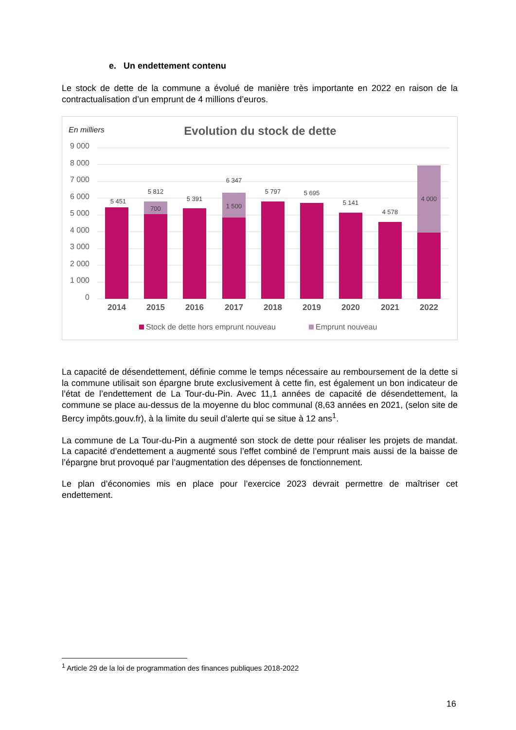e. Un endettement contenu
Le stock de dette de la commune a évolué de manière très importante en 2022 en raison de la contractualisation d’un emprunt de 4 millions d’euros.
En milliers
Evolution du stock de dette
9 000
8 000
7 000
6 000
5 000
4 000
3 000
2 000
1 000
0
5 451
5 812
700
5 391
6 347
1 500
5 797
5 695
5 141
4 578
4 000
2014
2015
2016
2017
2018
2019
2020
2021
2022
Stock de dette hors emprunt nouveau
Emprunt nouveau
La capacité de désendettement, définie comme le temps nécessaire au remboursement de la dette si la commune utilisait son épargne brute exclusivement à cette fin, est également un bon indicateur de l’état de l’endettement de La Tour-du-Pin. Avec 11,1 années de capacité de désendettement, la commune se place au-dessus de la moyenne du bloc communal (8,63 années en 2021, (selon site de Bercy impôts.gouv.fr), à la limite du seuil d’alerte qui se situe à 12 ans<sup>1</sup>.
La commune de La Tour-du-Pin a augmenté son stock de dette pour réaliser les projets de mandat. La capacité d’endettement a augmenté sous l’effet combiné de l’emprunt mais aussi de la baisse de l’épargne brut provoqué par l’augmentation des dépenses de fonctionnement.
Le plan d’économies mis en place pour l’exercice 2023 devrait permettre de maîtriser cet endettement.
<sup>1</sup> Article 29 de la loi de programmation des finances publiques 2018-2022
16